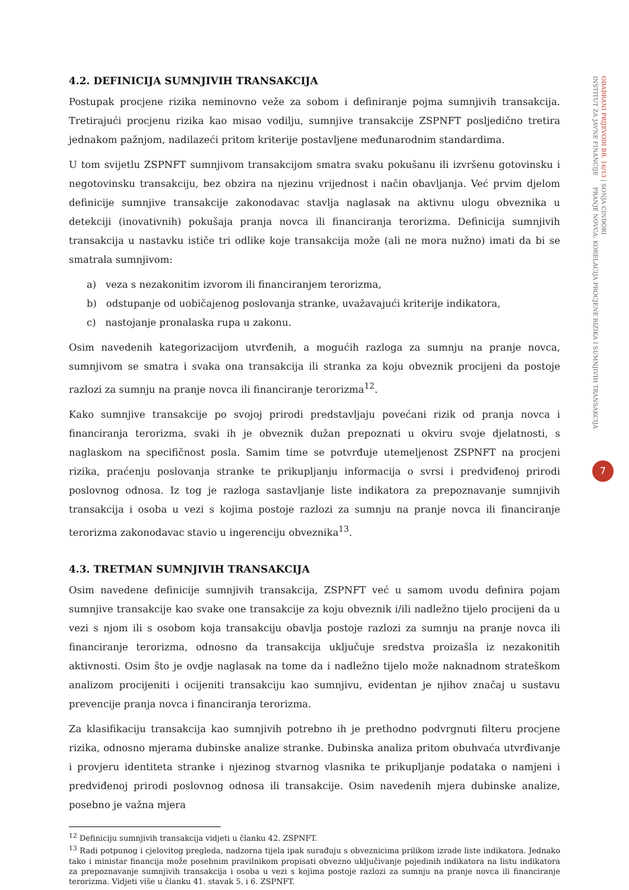4.2. DEFINICIJA SUMNJIVIH TRANSAKCIJA
Postupak procjene rizika neminovno veže za sobom i definiranje pojma sumnjivih transakcija. Tretirajući procjenu rizika kao misao vodilju, sumnjive transakcije ZSPNFT posljedično tretira jednakom pažnjom, nadilazeći pritom kriterije postavljene međunarodnim standardima.
U tom svijetlu ZSPNFT sumnjivom transakcijom smatra svaku pokušanu ili izvršenu gotovinsku i negotovinsku transakciju, bez obzira na njezinu vrijednost i način obavljanja. Već prvim djelom definicije sumnjive transakcije zakonodavac stavlja naglasak na aktivnu ulogu obveznika u detekciji (inovativnih) pokušaja pranja novca ili financiranja terorizma. Definicija sumnjivih transakcija u nastavku ističe tri odlike koje transakcija može (ali ne mora nužno) imati da bi se smatrala sumnjivom:
a) veza s nezakonitim izvorom ili financiranjem terorizma,
b) odstupanje od uobičajenog poslovanja stranke, uvažavajući kriterije indikatora,
c) nastojanje pronalaska rupa u zakonu.
Osim navedenih kategorizacijom utvrđenih, a mogućih razloga za sumnju na pranje novca, sumnjivom se smatra i svaka ona transakcija ili stranka za koju obveznik procijeni da postoje razlozi za sumnju na pranje novca ili financiranje terorizma<sup>12</sup>.
Kako sumnjive transakcije po svojoj prirodi predstavljaju povećani rizik od pranja novca i financiranja terorizma, svaki ih je obveznik dužan prepoznati u okviru svoje djelatnosti, s naglaskom na specifičnost posla. Samim time se potvrđuje utemeljenost ZSPNFT na procjeni rizika, praćenju poslovanja stranke te prikupljanju informacija o svrsi i predviđenoj prirodi poslovnog odnosa. Iz tog je razloga sastavljanje liste indikatora za prepoznavanje sumnjivih transakcija i osoba u vezi s kojima postoje razlozi za sumnju na pranje novca ili financiranje terorizma zakonodavac stavio u ingerenciju obveznika<sup>13</sup>.
4.3. TRETMAN SUMNJIVIH TRANSAKCIJA
Osim navedene definicije sumnjivih transakcija, ZSPNFT već u samom uvodu definira pojam sumnjive transakcije kao svake one transakcije za koju obveznik i/ili nadležno tijelo procijeni da u vezi s njom ili s osobom koja transakciju obavlja postoje razlozi za sumnju na pranje novca ili financiranje terorizma, odnosno da transakcija uključuje sredstva proizašla iz nezakonitih aktivnosti. Osim što je ovdje naglasak na tome da i nadležno tijelo može naknadnom strateškom analizom procijeniti i ocijeniti transakciju kao sumnjivu, evidentan je njihov značaj u sustavu prevencije pranja novca i financiranja terorizma.
Za klasifikaciju transakcija kao sumnjivih potrebno ih je prethodno podvrgnuti filteru procjene rizika, odnosno mjerama dubinske analize stranke. Dubinska analiza pritom obuhvaća utvrđivanje i provjeru identiteta stranke i njezinog stvarnog vlasnika te prikupljanje podataka o namjeni i predviđenoj prirodi poslovnog odnosa ili transakcije. Osim navedenih mjera dubinske analize, posebno je važna mjera
<sup>12</sup> Definiciju sumnjivih transakcija vidjeti u članku 42. ZSPNFT.
<sup>13</sup> Radi potpunog i cjelovitog pregleda, nadzorna tijela ipak surađuju s obveznicima prilikom izrade liste indikatora. Jednako tako i ministar financija može posebnim pravilnikom propisati obvezno uključivanje pojedinih indikatora na listu indikatora za prepoznavanje sumnjivih transakcija i osoba u vezi s kojima postoje razlozi za sumnju na pranje novca ili financiranje terorizma. Vidjeti više u članku 41. stavak 5. i 6. ZSPNFT.
ODABRANI PRIJEVODI BR. 16/13 | SONJA CINDORI
INSTITUT ZA JAVNE FINANCIJE PRANJE NOVCA: KORELACIJA PROCJENE RIZIKA I SUMNJIVIH TRANSAKCIJA
7